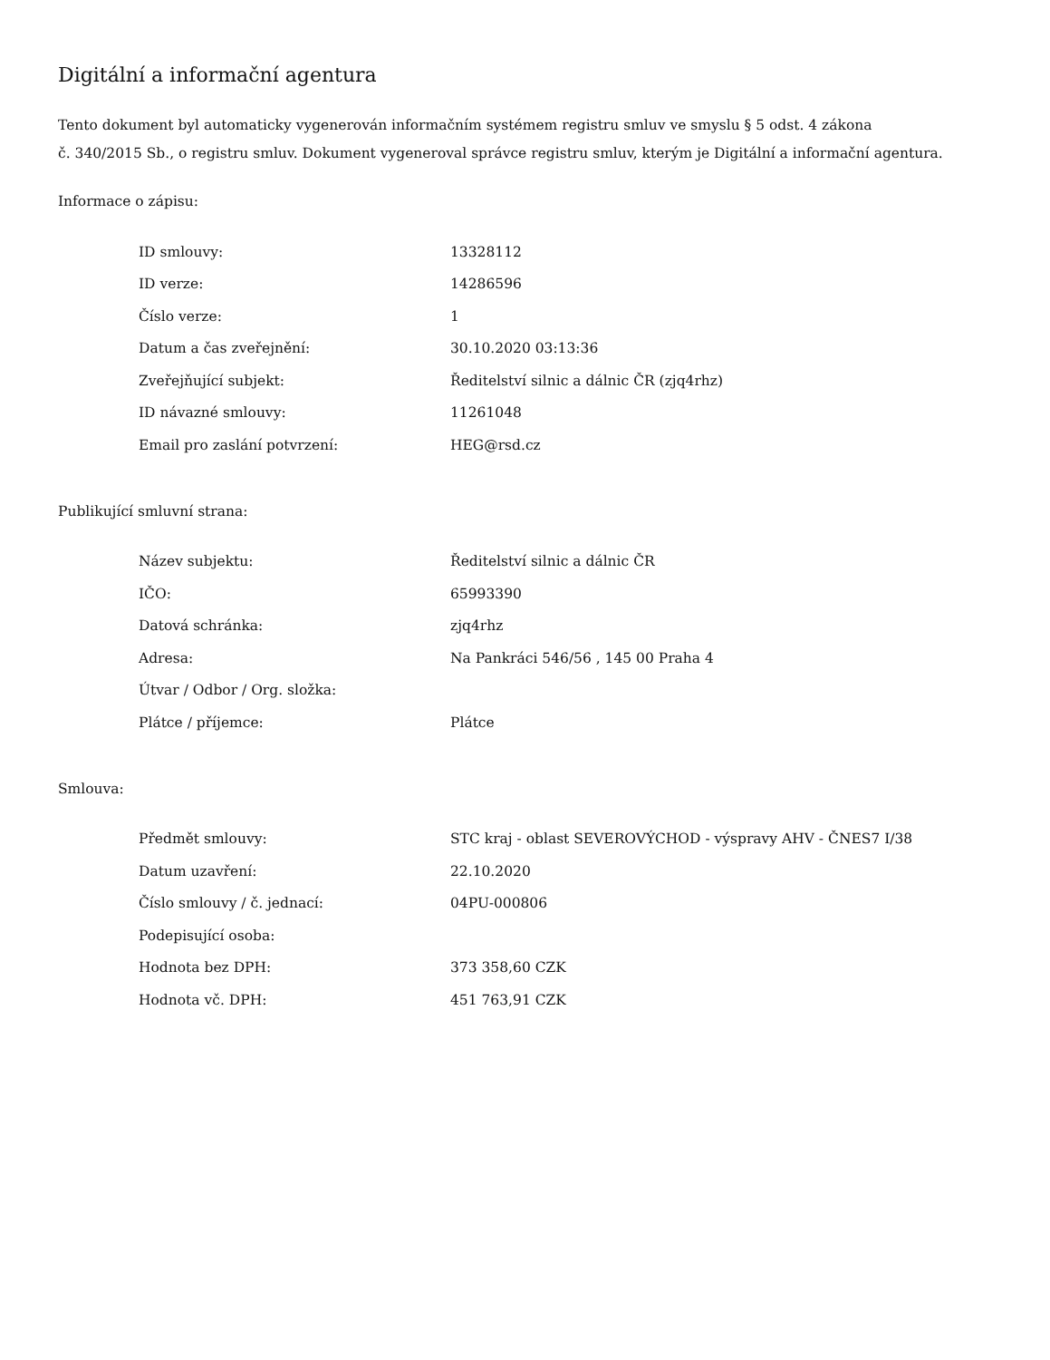Digitální a informační agentura
Tento dokument byl automaticky vygenerován informačním systémem registru smluv ve smyslu § 5 odst. 4 zákona
č. 340/2015 Sb., o registru smluv. Dokument vygeneroval správce registru smluv, kterým je Digitální a informační agentura.
Informace o zápisu:
| ID smlouvy: | 13328112 |
| ID verze: | 14286596 |
| Číslo verze: | 1 |
| Datum a čas zveřejnění: | 30.10.2020 03:13:36 |
| Zveřejňující subjekt: | Ředitelství silnic a dálnic ČR (zjq4rhz) |
| ID návazné smlouvy: | 11261048 |
| Email pro zaslání potvrzení: | HEG@rsd.cz |
Publikující smluvní strana:
| Název subjektu: | Ředitelství silnic a dálnic ČR |
| IČO: | 65993390 |
| Datová schránka: | zjq4rhz |
| Adresa: | Na Pankráci 546/56 , 145 00 Praha 4 |
| Útvar / Odbor / Org. složka: | |
| Plátce / příjemce: | Plátce |
Smlouva:
| Předmět smlouvy: | STC kraj - oblast SEVEROVÝCHOD - výspravy AHV - ČNES7 I/38 |
| Datum uzavření: | 22.10.2020 |
| Číslo smlouvy / č. jednací: | 04PU-000806 |
| Podepisující osoba: | |
| Hodnota bez DPH: | 373 358,60 CZK |
| Hodnota vč. DPH: | 451 763,91 CZK |